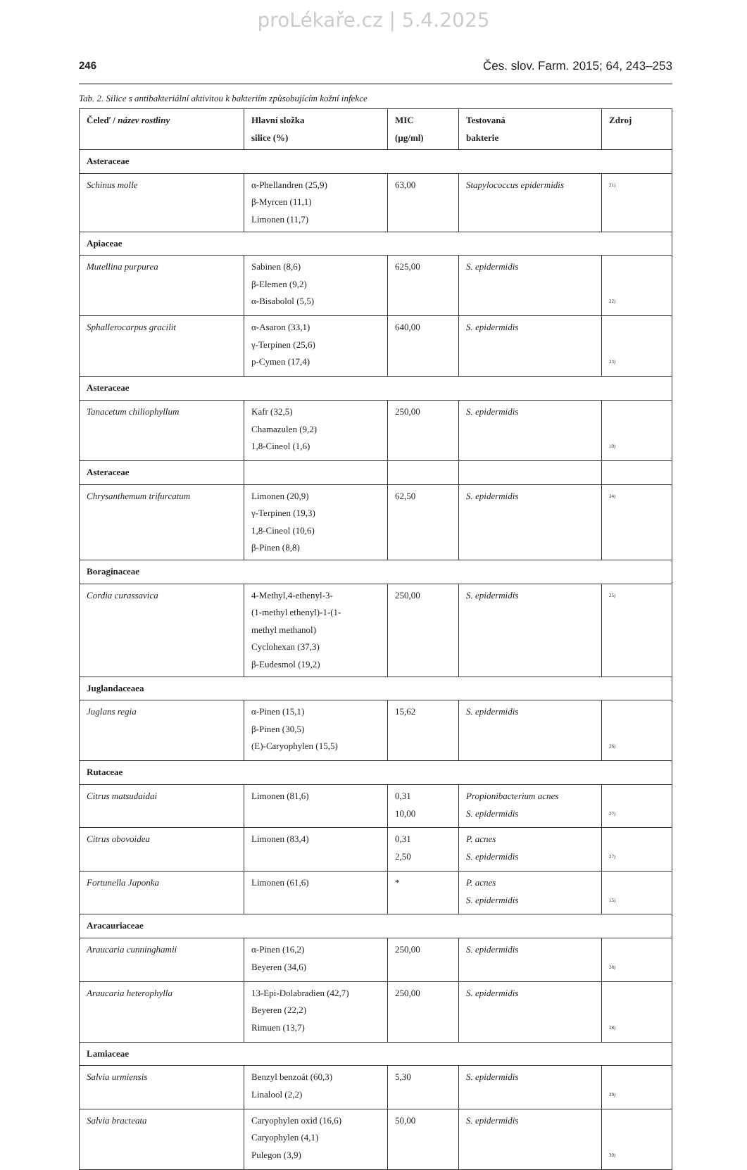proLékaře.cz | 5.4.2025
246 Čes. slov. Farm. 2015; 64, 243–253
Tab. 2. Silice s antibakteriální aktivitou k bakteriím způsobujícím kožní infekce
| Čeleď / název rostliny | Hlavní složka silice (%) | MIC (µg/ml) | Testovaná bakterie | Zdroj |
| --- | --- | --- | --- | --- |
| Asteraceae | | | | |
| Schinus molle | α-Phellandren (25,9) β-Myrcen (11,1) Limonen (11,7) | 63,00 | Stapylococcus epidermidis | <sup>21)</sup> |
| Apiaceae | | | | |
| Mutellina purpurea | Sabinen (8,6) β-Elemen (9,2) α-Bisabolol (5,5) | 625,00 | S. epidermidis | <sup>22)</sup> |
| Sphallerocarpus gracilit | α-Asaron (33,1) γ-Terpinen (25,6) p-Cymen (17,4) | 640,00 | S. epidermidis | <sup>23)</sup> |
| Asteraceae | | | | |
| Tanacetum chiliophyllum | Kafr (32,5) Chamazulen (9,2) 1,8-Cineol (1,6) | 250,00 | S. epidermidis | <sup>10)</sup> |
| Asteraceae | | | | |
| Chrysanthemum trifurcatum | Limonen (20,9) γ-Terpinen (19,3) 1,8-Cineol (10,6) β-Pinen (8,8) | 62,50 | S. epidermidis | <sup>24)</sup> |
| Boraginaceae | | | | |
| Cordia curassavica | 4-Methyl,4-ethenyl-3- (1-methyl ethenyl)-1-(1- methyl methanol) Cyclohexan (37,3) β-Eudesmol (19,2) | 250,00 | S. epidermidis | <sup>25)</sup> |
| Juglandaceaea | | | | |
| Juglans regia | α-Pinen (15,1) β-Pinen (30,5) (E)-Caryophylen (15,5) | 15,62 | S. epidermidis | <sup>26)</sup> |
| Rutaceae | | | | |
| Citrus matsudaidai | Limonen (81,6) | 0,31 10,00 | Propionibacterium acnes S. epidermidis | <sup>27)</sup> |
| Citrus obovoidea | Limonen (83,4) | 0,31 2,50 | P. acnes S. epidermidis | <sup>27)</sup> |
| Fortunella Japonka | Limonen (61,6) | * | P. acnes S. epidermidis | <sup>15)</sup> |
| Aracauriaceae | | | | |
| Araucaria cunninghamii | α-Pinen (16,2) Beyeren (34,6) | 250,00 | S. epidermidis | <sup>28)</sup> |
| Araucaria heterophylla | 13-Epi-Dolabradien (42,7) Beyeren (22,2) Rimuen (13,7) | 250,00 | S. epidermidis | <sup>28)</sup> |
| Lamiaceae | | | | |
| Salvia urmiensis | Benzyl benzoát (60,3) Linalool (2,2) | 5,30 | S. epidermidis | <sup>29)</sup> |
| Salvia bracteata | Caryophylen oxid (16,6) Caryophylen (4,1) Pulegon (3,9) | 50,00 | S. epidermidis | <sup>30)</sup> |